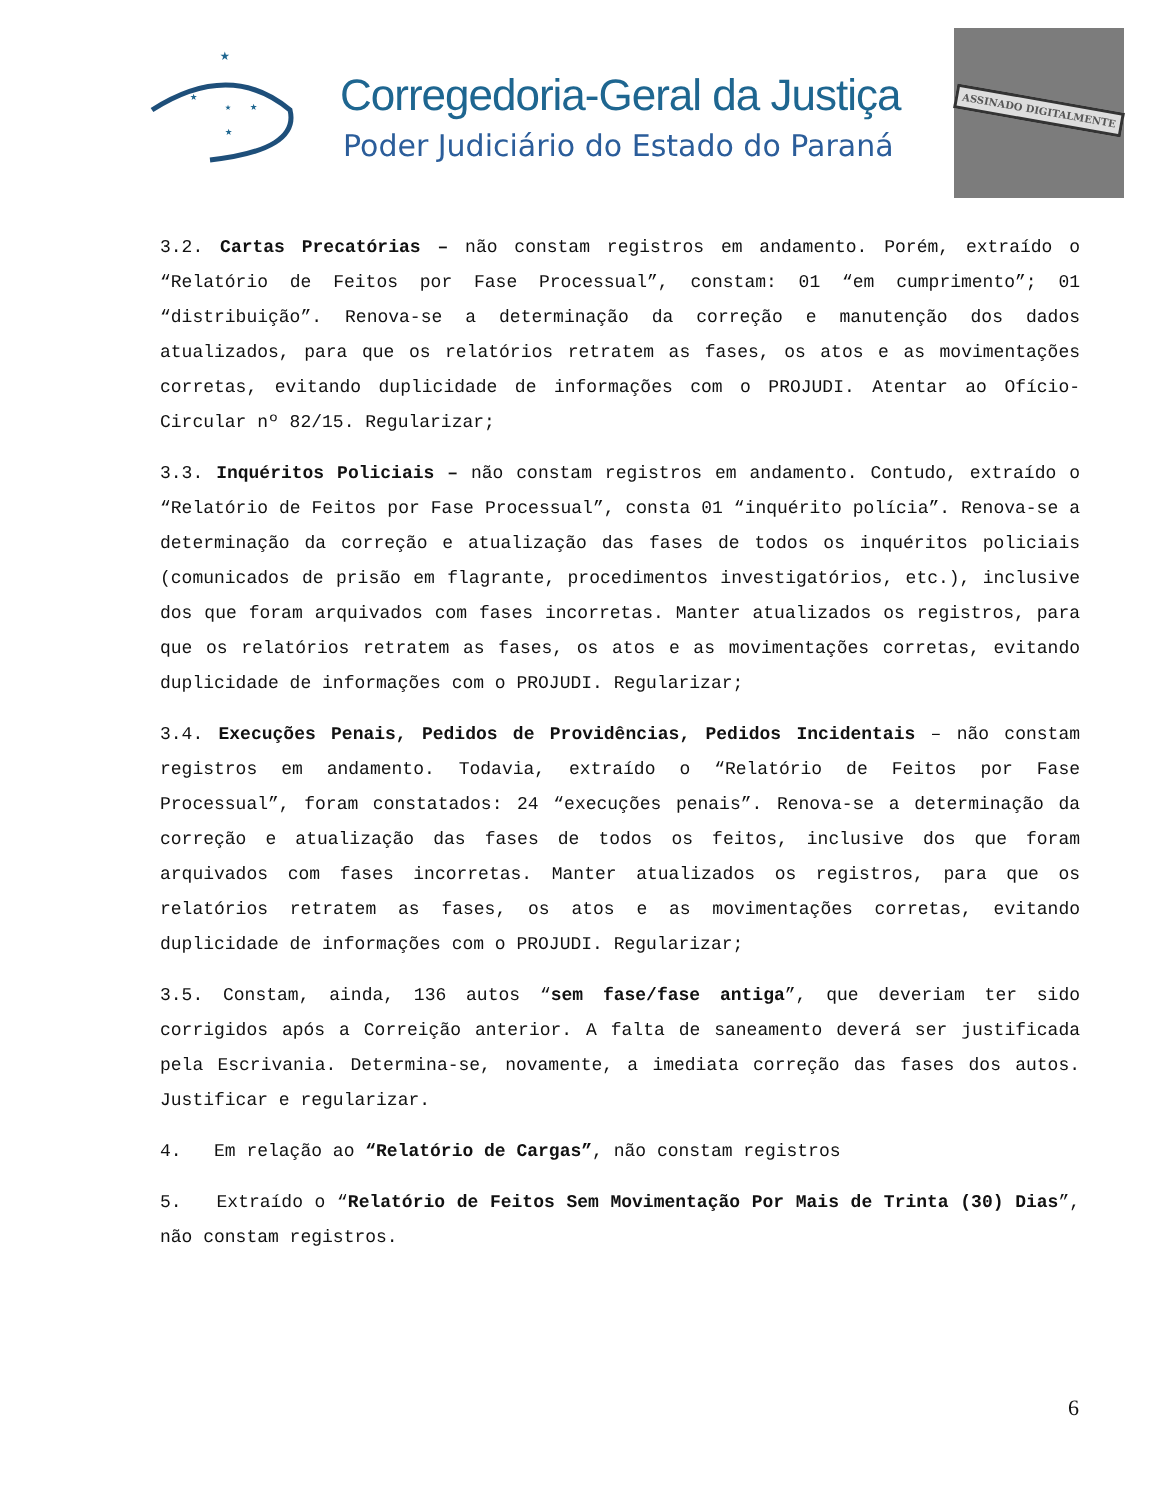★
★
★
★
★
Corregedoria-Geral da Justiça
Poder Judiciário do Estado do Paraná
ASSINADO DIGITALMENTE
3.2. Cartas Precatórias – não constam registros em andamento. Porém, extraído o “Relatório de Feitos por Fase Processual”, constam: 01 “em cumprimento”; 01 “distribuição”. Renova-se a determinação da correção e manutenção dos dados atualizados, para que os relatórios retratem as fases, os atos e as movimentações corretas, evitando duplicidade de informações com o PROJUDI. Atentar ao Ofício-Circular nº 82/15. Regularizar;
3.3. Inquéritos Policiais – não constam registros em andamento. Contudo, extraído o “Relatório de Feitos por Fase Processual”, consta 01 “inquérito polícia”. Renova-se a determinação da correção e atualização das fases de todos os inquéritos policiais (comunicados de prisão em flagrante, procedimentos investigatórios, etc.), inclusive dos que foram arquivados com fases incorretas. Manter atualizados os registros, para que os relatórios retratem as fases, os atos e as movimentações corretas, evitando duplicidade de informações com o PROJUDI. Regularizar;
3.4. Execuções Penais, Pedidos de Providências, Pedidos Incidentais – não constam registros em andamento. Todavia, extraído o “Relatório de Feitos por Fase Processual”, foram constatados: 24 “execuções penais”. Renova-se a determinação da correção e atualização das fases de todos os feitos, inclusive dos que foram arquivados com fases incorretas. Manter atualizados os registros, para que os relatórios retratem as fases, os atos e as movimentações corretas, evitando duplicidade de informações com o PROJUDI. Regularizar;
3.5. Constam, ainda, 136 autos “sem fase/fase antiga”, que deveriam ter sido corrigidos após a Correição anterior. A falta de saneamento deverá ser justificada pela Escrivania. Determina-se, novamente, a imediata correção das fases dos autos. Justificar e regularizar.
4. Em relação ao “Relatório de Cargas”, não constam registros
5. Extraído o “Relatório de Feitos Sem Movimentação Por Mais de Trinta (30) Dias”, não constam registros.
6